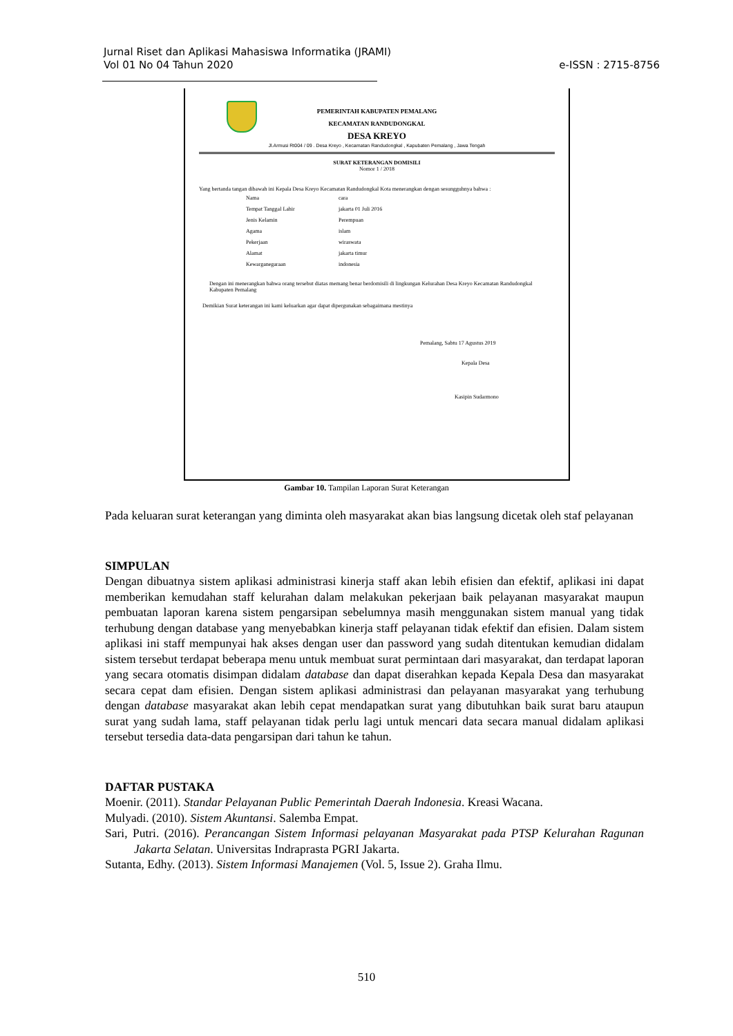Jurnal Riset dan Aplikasi Mahasiswa Informatika (JRAMI)
Vol 01 No 04 Tahun 2020
e-ISSN : 2715-8756
PEMERINTAH KABUPATEN PEMALANG
KECAMATAN RANDUDONGKAL
DESA KREYO
Jl.Armusi Rt004 / 09 . Desa Kreyo , Kecamatan Randudongkal , Kapubaten Pemalang , Jawa Tengah
SURAT KETERANGAN DOMISILI
Nomor 1 / 2018
Yang bertanda tangan dibawah ini Kepala Desa Kreyo Kecamatan Randudongkal Kota menerangkan dengan sesungguhnya bahwa :
| Nama | cara |
| Tempat Tanggal Lahir | jakarta 01 Juli 2016 |
| Jenis Kelamin | Perempuan |
| Agama | islam |
| Pekerjaan | wiraswata |
| Alamat | jakarta timur |
| Kewarganegaraan | indonesia |
Dengan ini menerangkan bahwa orang tersebut diatas memang benar berdomisili di lingkungan Kelurahan Desa Kreyo Kecamatan Randudongkal Kabupaten Pemalang
Demikian Surat keterangan ini kami keluarkan agar dapat dipergunakan sebagaimana mestinya
Pemalang, Sabtu 17 Agustus 2019
Kepala Desa
Kasipin Sudarmono
Gambar 10. Tampilan Laporan Surat Keterangan
Pada keluaran surat keterangan yang diminta oleh masyarakat akan bias langsung dicetak oleh staf pelayanan
SIMPULAN
Dengan dibuatnya sistem aplikasi administrasi kinerja staff akan lebih efisien dan efektif, aplikasi ini dapat memberikan kemudahan staff kelurahan dalam melakukan pekerjaan baik pelayanan masyarakat maupun pembuatan laporan karena sistem pengarsipan sebelumnya masih menggunakan sistem manual yang tidak terhubung dengan database yang menyebabkan kinerja staff pelayanan tidak efektif dan efisien. Dalam sistem aplikasi ini staff mempunyai hak akses dengan user dan password yang sudah ditentukan kemudian didalam sistem tersebut terdapat beberapa menu untuk membuat surat permintaan dari masyarakat, dan terdapat laporan yang secara otomatis disimpan didalam database dan dapat diserahkan kepada Kepala Desa dan masyarakat secara cepat dam efisien. Dengan sistem aplikasi administrasi dan pelayanan masyarakat yang terhubung dengan database masyarakat akan lebih cepat mendapatkan surat yang dibutuhkan baik surat baru ataupun surat yang sudah lama, staff pelayanan tidak perlu lagi untuk mencari data secara manual didalam aplikasi tersebut tersedia data-data pengarsipan dari tahun ke tahun.
DAFTAR PUSTAKA
Moenir. (2011). Standar Pelayanan Public Pemerintah Daerah Indonesia. Kreasi Wacana.
Mulyadi. (2010). Sistem Akuntansi. Salemba Empat.
Sari, Putri. (2016). Perancangan Sistem Informasi pelayanan Masyarakat pada PTSP Kelurahan Ragunan Jakarta Selatan. Universitas Indraprasta PGRI Jakarta.
Sutanta, Edhy. (2013). Sistem Informasi Manajemen (Vol. 5, Issue 2). Graha Ilmu.
510